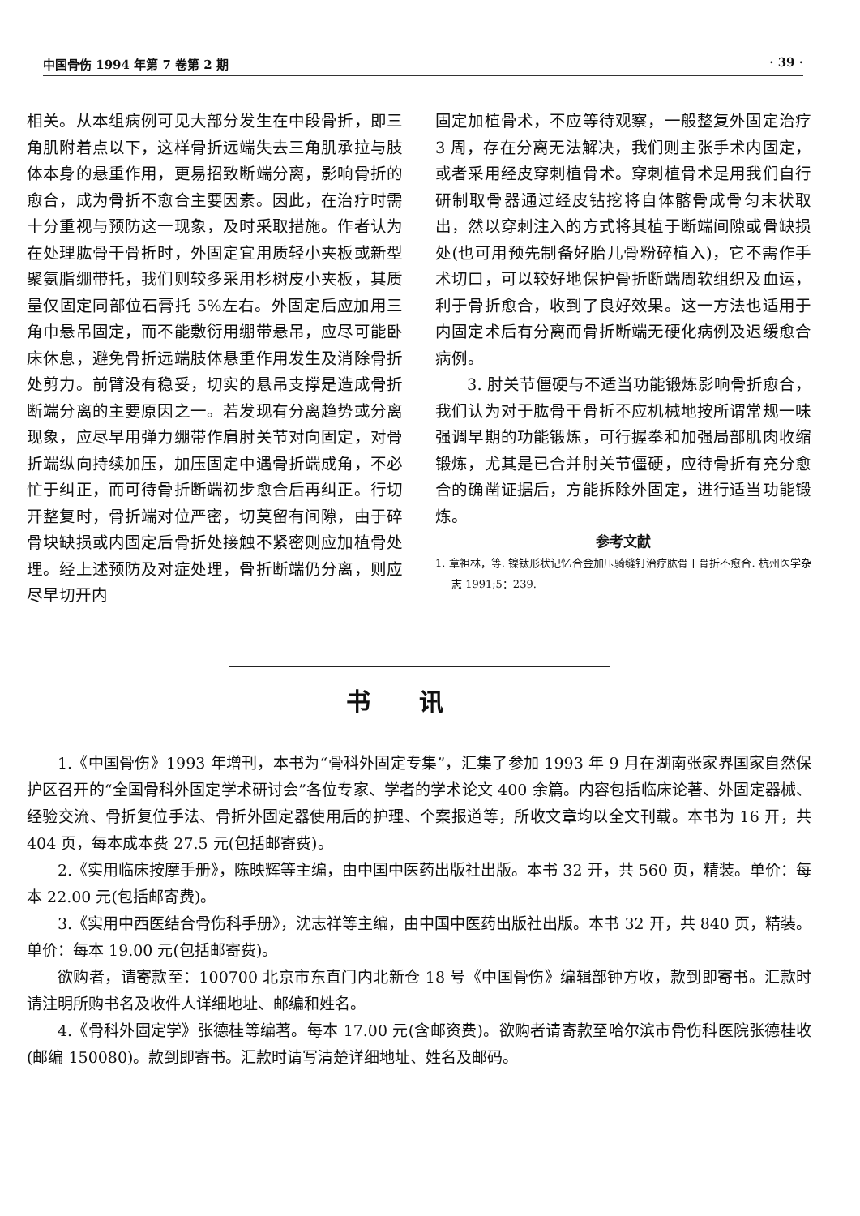中国骨伤 1994 年第 7 卷第 2 期 · 39 ·
相关。从本组病例可见大部分发生在中段骨折，即三角肌附着点以下，这样骨折远端失去三角肌承拉与肢体本身的悬重作用，更易招致断端分离，影响骨折的愈合，成为骨折不愈合主要因素。因此，在治疗时需十分重视与预防这一现象，及时采取措施。作者认为在处理肱骨干骨折时，外固定宜用质轻小夹板或新型聚氨脂绷带托，我们则较多采用杉树皮小夹板，其质量仅固定同部位石膏托 5%左右。外固定后应加用三角巾悬吊固定，而不能敷衍用绷带悬吊，应尽可能卧床休息，避免骨折远端肢体悬重作用发生及消除骨折处剪力。前臂没有稳妥，切实的悬吊支撑是造成骨折断端分离的主要原因之一。若发现有分离趋势或分离现象，应尽早用弹力绷带作肩肘关节对向固定，对骨折端纵向持续加压，加压固定中遇骨折端成角，不必忙于纠正，而可待骨折断端初步愈合后再纠正。行切开整复时，骨折端对位严密，切莫留有间隙，由于碎骨块缺损或内固定后骨折处接触不紧密则应加植骨处理。经上述预防及对症处理，骨折断端仍分离，则应尽早切开内
固定加植骨术，不应等待观察，一般整复外固定治疗 3 周，存在分离无法解决，我们则主张手术内固定，或者采用经皮穿刺植骨术。穿刺植骨术是用我们自行研制取骨器通过经皮钻挖将自体髂骨成骨匀末状取出，然以穿刺注入的方式将其植于断端间隙或骨缺损处(也可用预先制备好胎儿骨粉碎植入)，它不需作手术切口，可以较好地保护骨折断端周软组织及血运，利于骨折愈合，收到了良好效果。这一方法也适用于内固定术后有分离而骨折断端无硬化病例及迟缓愈合病例。
3. 肘关节僵硬与不适当功能锻炼影响骨折愈合，我们认为对于肱骨干骨折不应机械地按所谓常规一味强调早期的功能锻炼，可行握拳和加强局部肌肉收缩锻炼，尤其是已合并肘关节僵硬，应待骨折有充分愈合的确凿证据后，方能拆除外固定，进行适当功能锻炼。
参考文献
1. 章祖林，等. 镍钛形状记忆合金加压骑缝钉治疗肱骨干骨折不愈合. 杭州医学杂志 1991;5：239.
书讯
1.《中国骨伤》1993 年增刊，本书为“骨科外固定专集”，汇集了参加 1993 年 9 月在湖南张家界国家自然保护区召开的“全国骨科外固定学术研讨会”各位专家、学者的学术论文 400 余篇。内容包括临床论著、外固定器械、经验交流、骨折复位手法、骨折外固定器使用后的护理、个案报道等，所收文章均以全文刊载。本书为 16 开，共 404 页，每本成本费 27.5 元(包括邮寄费)。
2.《实用临床按摩手册》，陈映辉等主编，由中国中医药出版社出版。本书 32 开，共 560 页，精装。单价：每本 22.00 元(包括邮寄费)。
3.《实用中西医结合骨伤科手册》，沈志祥等主编，由中国中医药出版社出版。本书 32 开，共 840 页，精装。单价：每本 19.00 元(包括邮寄费)。
欲购者，请寄款至：100700 北京市东直门内北新仓 18 号《中国骨伤》编辑部钟方收，款到即寄书。汇款时请注明所购书名及收件人详细地址、邮编和姓名。
4.《骨科外固定学》张德桂等编著。每本 17.00 元(含邮资费)。欲购者请寄款至哈尔滨市骨伤科医院张德桂收(邮编 150080)。款到即寄书。汇款时请写清楚详细地址、姓名及邮码。